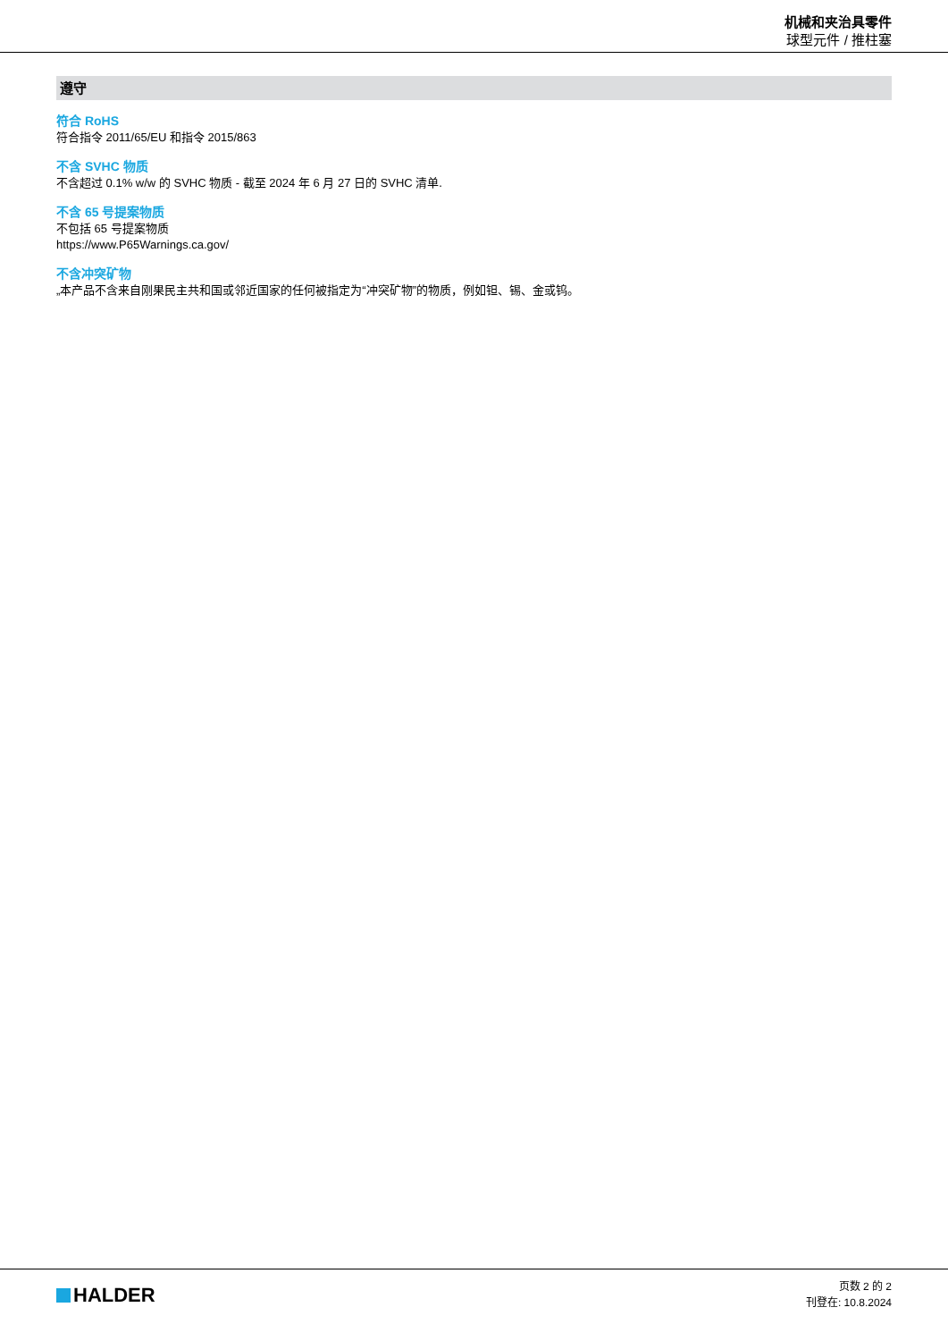机械和夹治具零件
球型元件 / 推柱塞
遵守
符合 RoHS
符合指令 2011/65/EU 和指令 2015/863
不含 SVHC 物质
不含超过 0.1% w/w 的 SVHC 物质 - 截至 2024 年 6 月 27 日的 SVHC 清单.
不含 65 号提案物质
不包括 65 号提案物质
https://www.P65Warnings.ca.gov/
不含冲突矿物
„本产品不含来自刚果民主共和国或邻近国家的任何被指定为“冲突矿物”的物质，例如钽、锡、金或钨。
HALDER
页数 2 的 2
刊登在: 10.8.2024